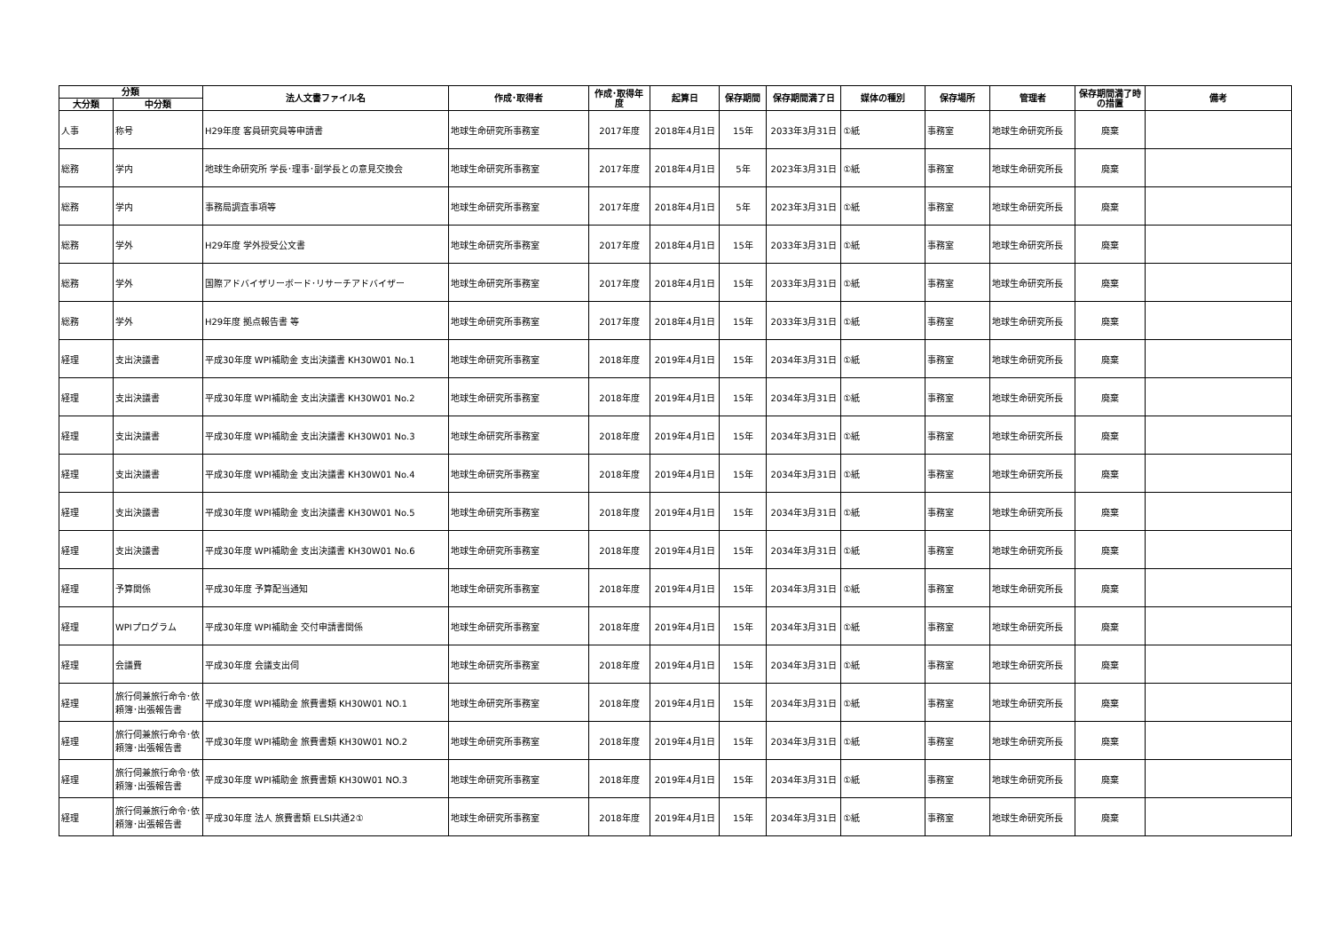| 分類 | | 法人文書ファイル名 | 作成･取得者 | 作成･取得年度 | 起算日 | 保存期間 | 保存期間満了日 | 媒体の種別 | 保存場所 | 管理者 | 保存期間満了時の措置 | 備考 |
| --- | --- | --- | --- | --- | --- | --- | --- | --- | --- | --- | --- | --- |
| 大分類 | 中分類 | | | | | | | | | | | |
| 人事 | 称号 | H29年度 客員研究員等申請書 | 地球生命研究所事務室 | 2017年度 | 2018年4月1日 | 15年 | 2033年3月31日 | ①紙 | 事務室 | 地球生命研究所長 | 廃棄 | |
| 総務 | 学内 | 地球生命研究所 学長･理事･副学長との意見交換会 | 地球生命研究所事務室 | 2017年度 | 2018年4月1日 | 5年 | 2023年3月31日 | ①紙 | 事務室 | 地球生命研究所長 | 廃棄 | |
| 総務 | 学内 | 事務局調査事項等 | 地球生命研究所事務室 | 2017年度 | 2018年4月1日 | 5年 | 2023年3月31日 | ①紙 | 事務室 | 地球生命研究所長 | 廃棄 | |
| 総務 | 学外 | H29年度 学外授受公文書 | 地球生命研究所事務室 | 2017年度 | 2018年4月1日 | 15年 | 2033年3月31日 | ①紙 | 事務室 | 地球生命研究所長 | 廃棄 | |
| 総務 | 学外 | 国際アドバイザリーボード･リサーチアドバイザー | 地球生命研究所事務室 | 2017年度 | 2018年4月1日 | 15年 | 2033年3月31日 | ①紙 | 事務室 | 地球生命研究所長 | 廃棄 | |
| 総務 | 学外 | H29年度 拠点報告書 等 | 地球生命研究所事務室 | 2017年度 | 2018年4月1日 | 15年 | 2033年3月31日 | ①紙 | 事務室 | 地球生命研究所長 | 廃棄 | |
| 経理 | 支出決議書 | 平成30年度 WPI補助金 支出決議書 KH30W01 No.1 | 地球生命研究所事務室 | 2018年度 | 2019年4月1日 | 15年 | 2034年3月31日 | ①紙 | 事務室 | 地球生命研究所長 | 廃棄 | |
| 経理 | 支出決議書 | 平成30年度 WPI補助金 支出決議書 KH30W01 No.2 | 地球生命研究所事務室 | 2018年度 | 2019年4月1日 | 15年 | 2034年3月31日 | ①紙 | 事務室 | 地球生命研究所長 | 廃棄 | |
| 経理 | 支出決議書 | 平成30年度 WPI補助金 支出決議書 KH30W01 No.3 | 地球生命研究所事務室 | 2018年度 | 2019年4月1日 | 15年 | 2034年3月31日 | ①紙 | 事務室 | 地球生命研究所長 | 廃棄 | |
| 経理 | 支出決議書 | 平成30年度 WPI補助金 支出決議書 KH30W01 No.4 | 地球生命研究所事務室 | 2018年度 | 2019年4月1日 | 15年 | 2034年3月31日 | ①紙 | 事務室 | 地球生命研究所長 | 廃棄 | |
| 経理 | 支出決議書 | 平成30年度 WPI補助金 支出決議書 KH30W01 No.5 | 地球生命研究所事務室 | 2018年度 | 2019年4月1日 | 15年 | 2034年3月31日 | ①紙 | 事務室 | 地球生命研究所長 | 廃棄 | |
| 経理 | 支出決議書 | 平成30年度 WPI補助金 支出決議書 KH30W01 No.6 | 地球生命研究所事務室 | 2018年度 | 2019年4月1日 | 15年 | 2034年3月31日 | ①紙 | 事務室 | 地球生命研究所長 | 廃棄 | |
| 経理 | 予算関係 | 平成30年度 予算配当通知 | 地球生命研究所事務室 | 2018年度 | 2019年4月1日 | 15年 | 2034年3月31日 | ①紙 | 事務室 | 地球生命研究所長 | 廃棄 | |
| 経理 | WPIプログラム | 平成30年度 WPI補助金 交付申請書関係 | 地球生命研究所事務室 | 2018年度 | 2019年4月1日 | 15年 | 2034年3月31日 | ①紙 | 事務室 | 地球生命研究所長 | 廃棄 | |
| 経理 | 会議費 | 平成30年度 会議支出伺 | 地球生命研究所事務室 | 2018年度 | 2019年4月1日 | 15年 | 2034年3月31日 | ①紙 | 事務室 | 地球生命研究所長 | 廃棄 | |
| 経理 | 旅行伺兼旅行命令･依頼簿･出張報告書 | 平成30年度 WPI補助金 旅費書類 KH30W01 NO.1 | 地球生命研究所事務室 | 2018年度 | 2019年4月1日 | 15年 | 2034年3月31日 | ①紙 | 事務室 | 地球生命研究所長 | 廃棄 | |
| 経理 | 旅行伺兼旅行命令･依頼簿･出張報告書 | 平成30年度 WPI補助金 旅費書類 KH30W01 NO.2 | 地球生命研究所事務室 | 2018年度 | 2019年4月1日 | 15年 | 2034年3月31日 | ①紙 | 事務室 | 地球生命研究所長 | 廃棄 | |
| 経理 | 旅行伺兼旅行命令･依頼簿･出張報告書 | 平成30年度 WPI補助金 旅費書類 KH30W01 NO.3 | 地球生命研究所事務室 | 2018年度 | 2019年4月1日 | 15年 | 2034年3月31日 | ①紙 | 事務室 | 地球生命研究所長 | 廃棄 | |
| 経理 | 旅行伺兼旅行命令･依頼簿･出張報告書 | 平成30年度 法人 旅費書類 ELSI共通2① | 地球生命研究所事務室 | 2018年度 | 2019年4月1日 | 15年 | 2034年3月31日 | ①紙 | 事務室 | 地球生命研究所長 | 廃棄 | |